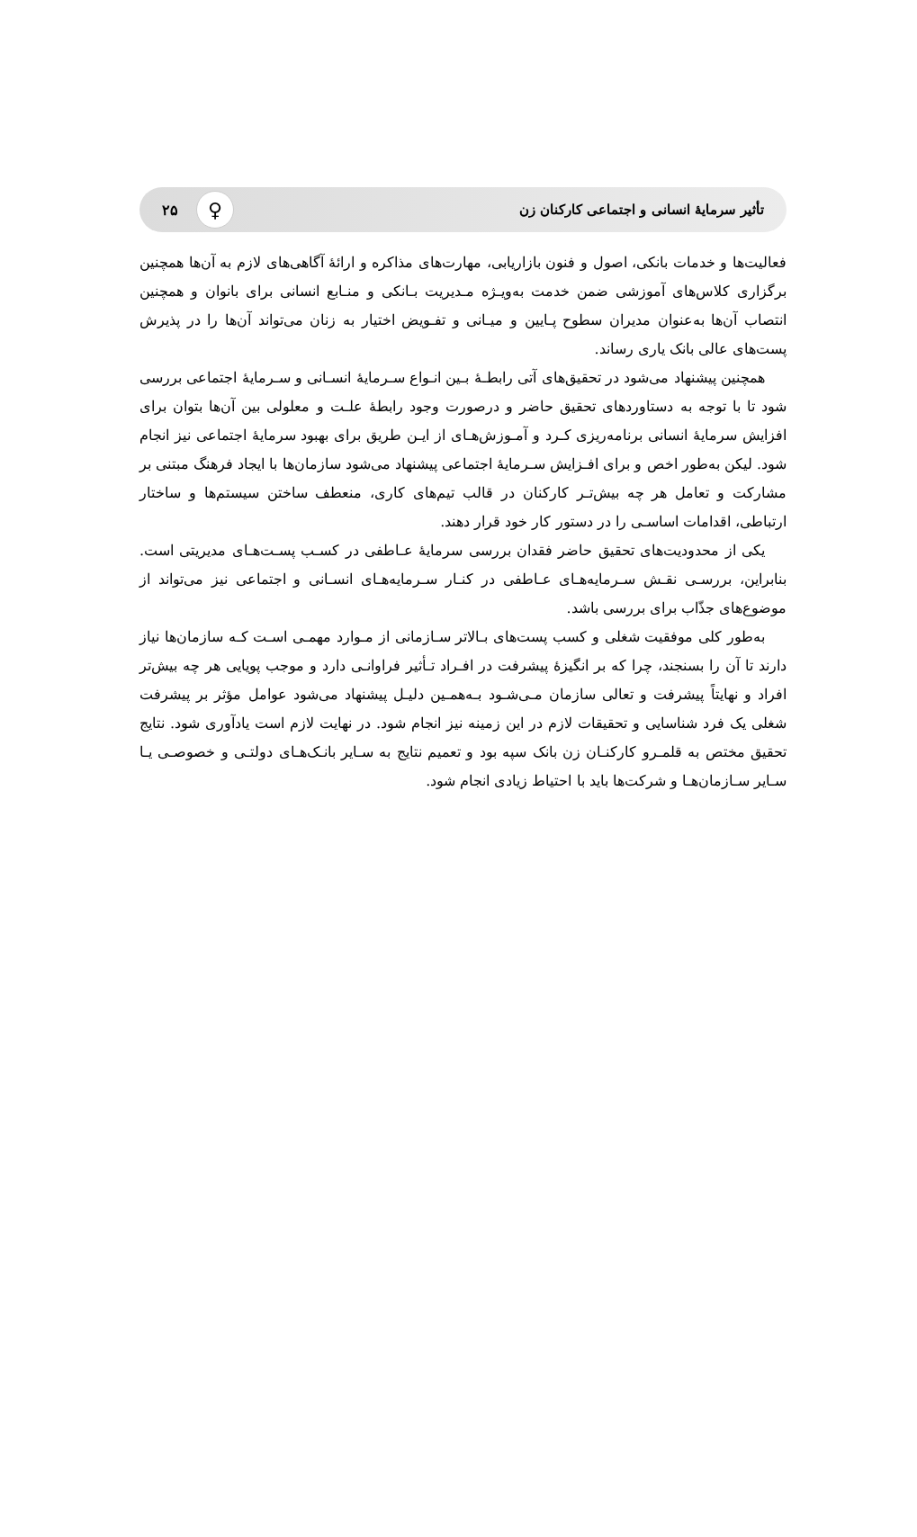تأثیر سرمایهٔ انسانی و اجتماعی کارکنان زن ♀ ۲۵
فعالیت‌ها و خدمات بانکی، اصول و فنون بازاریابی، مهارت‌های مذاکره و ارائهٔ آگاهی‌های لازم به آن‌ها همچنین برگزاری کلاس‌های آموزشی ضمن خدمت به‌ویـژه مـدیریت بـانکی و منـابع انسانی برای بانوان و همچنین انتصاب آن‌ها به‌عنوان مدیران سطوح پـایین و میـانی و تفـویض اختیار به زنان می‌تواند آن‌ها را در پذیرش پست‌های عالی بانک یاری رساند.
همچنین پیشنهاد می‌شود در تحقیق‌های آتی رابطـهٔ بـین انـواع سـرمایهٔ انسـانی و سـرمایهٔ اجتماعی بررسی شود تا با توجه به دستاوردهای تحقیق حاضر و درصورت وجود رابطهٔ علـت و معلولی بین آن‌ها بتوان برای افزایش سرمایهٔ انسانی برنامه‌ریزی کـرد و آمـوزش‌هـای از ایـن طریق برای بهبود سرمایهٔ اجتماعی نیز انجام شود. لیکن به‌طور اخص و برای افـزایش سـرمایهٔ اجتماعی پیشنهاد می‌شود سازمان‌ها با ایجاد فرهنگ مبتنی بر مشارکت و تعامل هر چه بیش‌تـر کارکنان در قالب تیم‌های کاری، منعطف ساختن سیستم‌ها و ساختار ارتباطی، اقدامات اساسـی را در دستور کار خود قرار دهند.
یکی از محدودیت‌های تحقیق حاضر فقدان بررسی سرمایهٔ عـاطفی در کسـب پسـت‌هـای مدیریتی است. بنابراین، بررسـی نقـش سـرمایه‌هـای عـاطفی در کنـار سـرمایه‌هـای انسـانی و اجتماعی نیز می‌تواند از موضوع‌های جذّاب برای بررسی باشد.
به‌طور کلی موفقیت شغلی و کسب پست‌های بـالاتر سـازمانی از مـوارد مهمـی اسـت کـه سازمان‌ها نیاز دارند تا آن را بسنجند، چرا که بر انگیزهٔ پیشرفت در افـراد تـأثیر فراوانـی دارد و موجب پویایی هر چه بیش‌تر افراد و نهایتاً پیشرفت و تعالی سازمان مـی‌شـود بـه‌همـین دلیـل پیشنهاد می‌شود عوامل مؤثر بر پیشرفت شغلی یک فرد شناسایی و تحقیقات لازم در این زمینه نیز انجام شود. در نهایت لازم است یادآوری شود. نتایج تحقیق مختص به قلمـرو کارکنـان زن بانک سپه بود و تعمیم نتایج به سـایر بانـک‌هـای دولتـی و خصوصـی یـا سـایر سـازمان‌هـا و شرکت‌ها باید با احتیاط زیادی انجام شود.